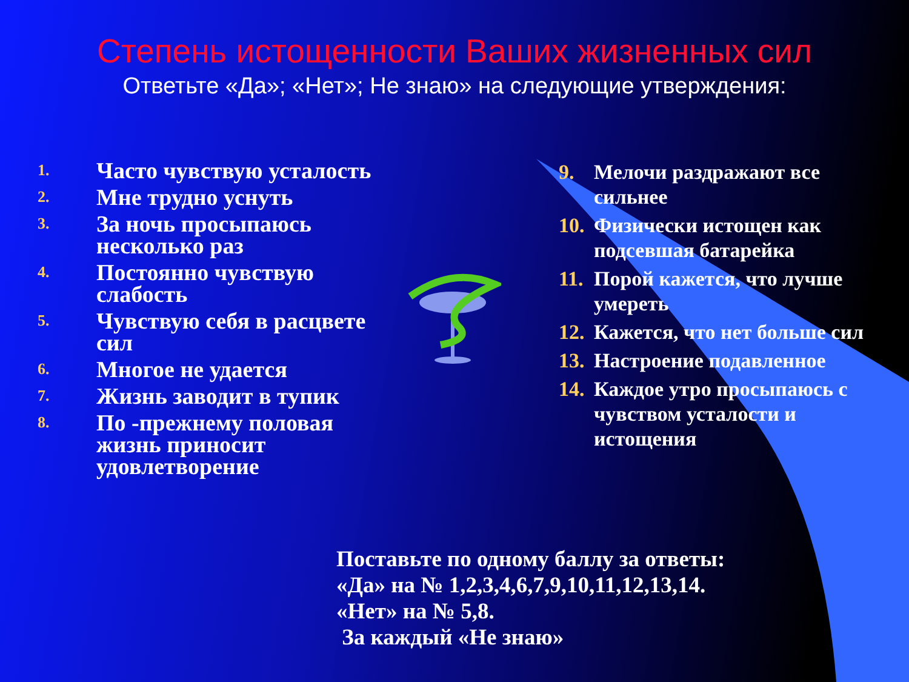Степень истощенности Ваших жизненных сил
Ответьте «Да»; «Нет»; Не знаю» на следующие утверждения:
1. Часто чувствую усталость
2. Мне трудно уснуть
3. За ночь просыпаюсь несколько раз
4. Постоянно чувствую слабость
5. Чувствую себя в расцвете сил
6. Многое не удается
7. Жизнь заводит в тупик
8. По -прежнему половая жизнь приносит удовлетворение
9. Мелочи раздражают все сильнее
10. Физически истощен как подсевшая батарейка
11. Порой кажется, что лучше умереть
12. Кажется, что нет больше сил
13. Настроение подавленное
14. Каждое утро просыпаюсь с чувством усталости и истощения
Поставьте по одному баллу за ответы:
«Да» на № 1,2,3,4,6,7,9,10,11,12,13,14.
«Нет» на № 5,8.
За каждый «Не знаю»